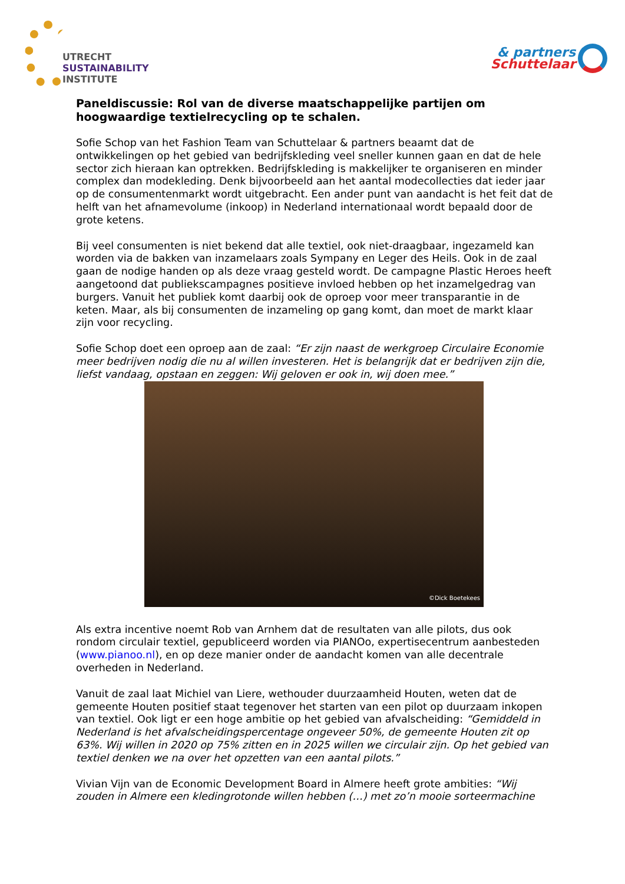UTRECHT
SUSTAINABILITY
INSTITUTE
& partners
Schuttelaar
Paneldiscussie: Rol van de diverse maatschappelijke partijen om hoogwaardige textielrecycling op te schalen.
Sofie Schop van het Fashion Team van Schuttelaar & partners beaamt dat de ontwikkelingen op het gebied van bedrijfskleding veel sneller kunnen gaan en dat de hele sector zich hieraan kan optrekken. Bedrijfskleding is makkelijker te organiseren en minder complex dan modekleding. Denk bijvoorbeeld aan het aantal modecollecties dat ieder jaar op de consumentenmarkt wordt uitgebracht. Een ander punt van aandacht is het feit dat de helft van het afnamevolume (inkoop) in Nederland internationaal wordt bepaald door de grote ketens.
Bij veel consumenten is niet bekend dat alle textiel, ook niet-draagbaar, ingezameld kan worden via de bakken van inzamelaars zoals Sympany en Leger des Heils. Ook in de zaal gaan de nodige handen op als deze vraag gesteld wordt. De campagne Plastic Heroes heeft aangetoond dat publiekscampagnes positieve invloed hebben op het inzamelgedrag van burgers. Vanuit het publiek komt daarbij ook de oproep voor meer transparantie in de keten. Maar, als bij consumenten de inzameling op gang komt, dan moet de markt klaar zijn voor recycling.
Sofie Schop doet een oproep aan de zaal: “Er zijn naast de werkgroep Circulaire Economie meer bedrijven nodig die nu al willen investeren. Het is belangrijk dat er bedrijven zijn die, liefst vandaag, opstaan en zeggen: Wij geloven er ook in, wij doen mee.”
©Dick Boetekees
Als extra incentive noemt Rob van Arnhem dat de resultaten van alle pilots, dus ook rondom circulair textiel, gepubliceerd worden via PIANOo, expertisecentrum aanbesteden (www.pianoo.nl), en op deze manier onder de aandacht komen van alle decentrale overheden in Nederland.
Vanuit de zaal laat Michiel van Liere, wethouder duurzaamheid Houten, weten dat de gemeente Houten positief staat tegenover het starten van een pilot op duurzaam inkopen van textiel. Ook ligt er een hoge ambitie op het gebied van afvalscheiding: “Gemiddeld in Nederland is het afvalscheidingspercentage ongeveer 50%, de gemeente Houten zit op 63%. Wij willen in 2020 op 75% zitten en in 2025 willen we circulair zijn. Op het gebied van textiel denken we na over het opzetten van een aantal pilots.”
Vivian Vijn van de Economic Development Board in Almere heeft grote ambities: “Wij zouden in Almere een kledingrotonde willen hebben (…) met zo’n mooie sorteermachine